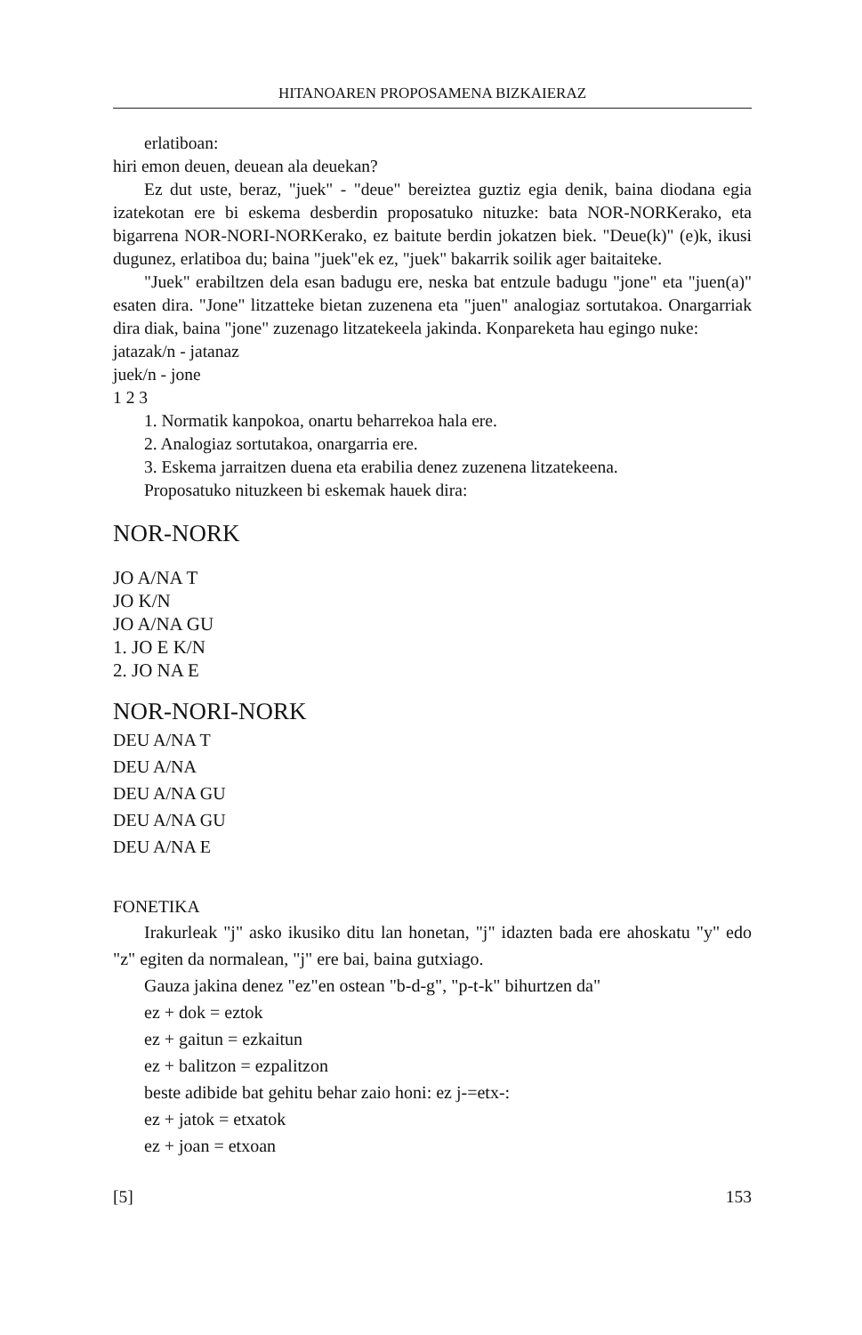HITANOAREN PROPOSAMENA BIZKAIERAZ
erlatiboan:
hiri emon deuen, deuean ala deuekan?
Ez dut uste, beraz, "juek" - "deue" bereiztea guztiz egia denik, baina diodana egia izatekotan ere bi eskema desberdin proposatuko nituzke: bata NOR-NORKerako, eta bigarrena NOR-NORI-NORKerako, ez baitute berdin jokatzen biek. "Deue(k)" (e)k, ikusi dugunez, erlatiboa du; baina "juek"ek ez, "juek" bakarrik soilik ager baitaiteke.
"Juek" erabiltzen dela esan badugu ere, neska bat entzule badugu "jone" eta "juen(a)" esaten dira. "Jone" litzatteke bietan zuzenena eta "juen" analogiaz sortutakoa. Onargarriak dira diak, baina "jone" zuzenago litzatekeela jakinda. Konpareketa hau egingo nuke:
jatazak/n - jatanaz
juek/n - jone
1 2 3
1. Normatik kanpokoa, onartu beharrekoa hala ere.
2. Analogiaz sortutakoa, onargarria ere.
3. Eskema jarraitzen duena eta erabilia denez zuzenena litzatekeena.
Proposatuko nituzkeen bi eskemak hauek dira:
NOR-NORK
JO A/NA T
JO K/N
JO A/NA GU
1. JO E K/N
2. JO NA E
NOR-NORI-NORK
DEU A/NA T
DEU A/NA
DEU A/NA GU
DEU A/NA GU
DEU A/NA E
FONETIKA
Irakurleak "j" asko ikusiko ditu lan honetan, "j" idazten bada ere ahoskatu "y" edo "z" egiten da normalean, "j" ere bai, baina gutxiago.
Gauza jakina denez "ez"en ostean "b-d-g", "p-t-k" bihurtzen da"
ez + dok = eztok
ez + gaitun = ezkaitun
ez + balitzon = ezpalitzon
beste adibide bat gehitu behar zaio honi: ez j-=etx-:
ez + jatok = etxatok
ez + joan = etxoan
[5] 153